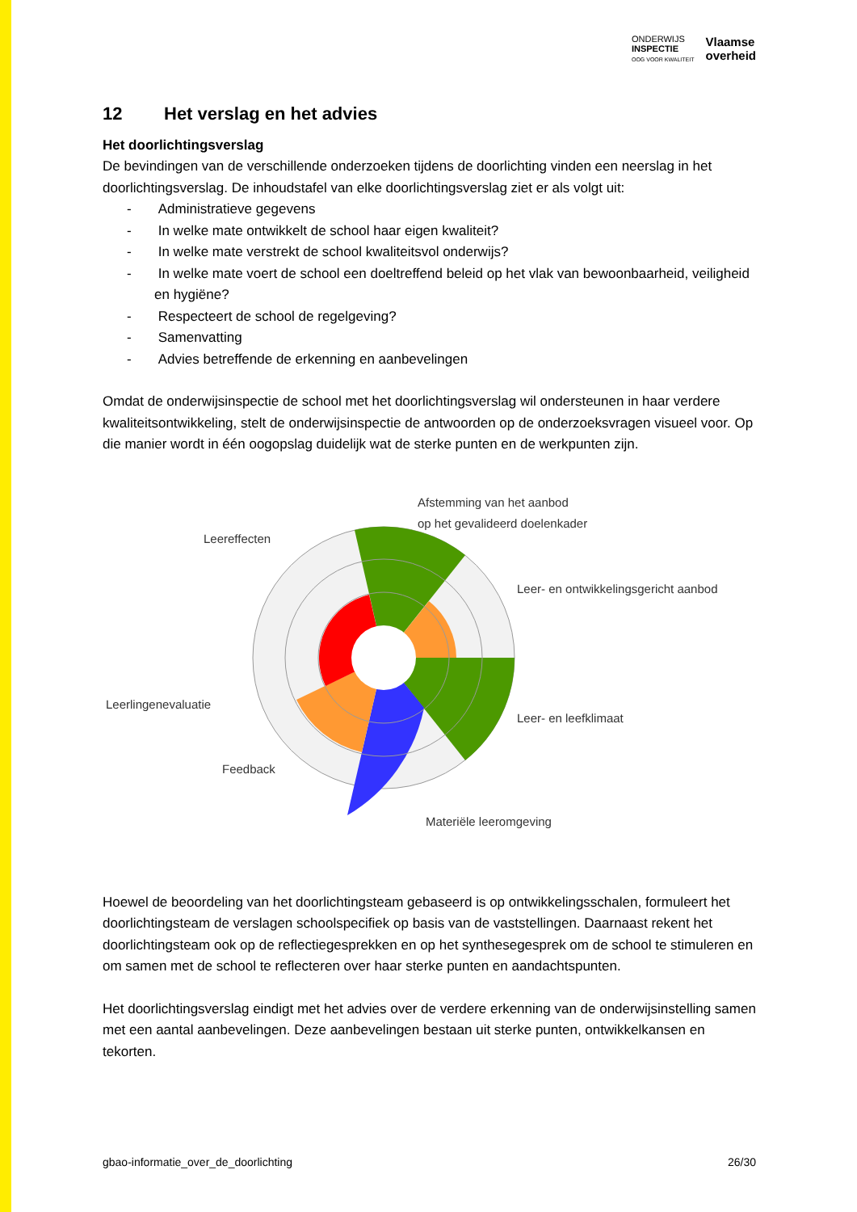ONDERWIJS
INSPECTIE
OOG VOOR KWALITEIT
Vlaamse
overheid
12 Het verslag en het advies
Het doorlichtingsverslag
De bevindingen van de verschillende onderzoeken tijdens de doorlichting vinden een neerslag in het doorlichtingsverslag. De inhoudstafel van elke doorlichtingsverslag ziet er als volgt uit:
- Administratieve gegevens
- In welke mate ontwikkelt de school haar eigen kwaliteit?
- In welke mate verstrekt de school kwaliteitsvol onderwijs?
- In welke mate voert de school een doeltreffend beleid op het vlak van bewoonbaarheid, veiligheid en hygiëne?
- Respecteert de school de regelgeving?
- Samenvatting
- Advies betreffende de erkenning en aanbevelingen
Omdat de onderwijsinspectie de school met het doorlichtingsverslag wil ondersteunen in haar verdere kwaliteitsontwikkeling, stelt de onderwijsinspectie de antwoorden op de onderzoeksvragen visueel voor. Op die manier wordt in één oogopslag duidelijk wat de sterke punten en de werkpunten zijn.
Afstemming van het aanbod
op het gevalideerd doelenkader
Leereffecten
Leer- en ontwikkelingsgericht aanbod
Leerlingenevaluatie
Leer- en leefklimaat
Feedback
Materiële leeromgeving
Hoewel de beoordeling van het doorlichtingsteam gebaseerd is op ontwikkelingsschalen, formuleert het doorlichtingsteam de verslagen schoolspecifiek op basis van de vaststellingen. Daarnaast rekent het doorlichtingsteam ook op de reflectiegesprekken en op het synthesegesprek om de school te stimuleren en om samen met de school te reflecteren over haar sterke punten en aandachtspunten.
Het doorlichtingsverslag eindigt met het advies over de verdere erkenning van de onderwijsinstelling samen met een aantal aanbevelingen. Deze aanbevelingen bestaan uit sterke punten, ontwikkelkansen en tekorten.
gbao-informatie_over_de_doorlichting 26/30